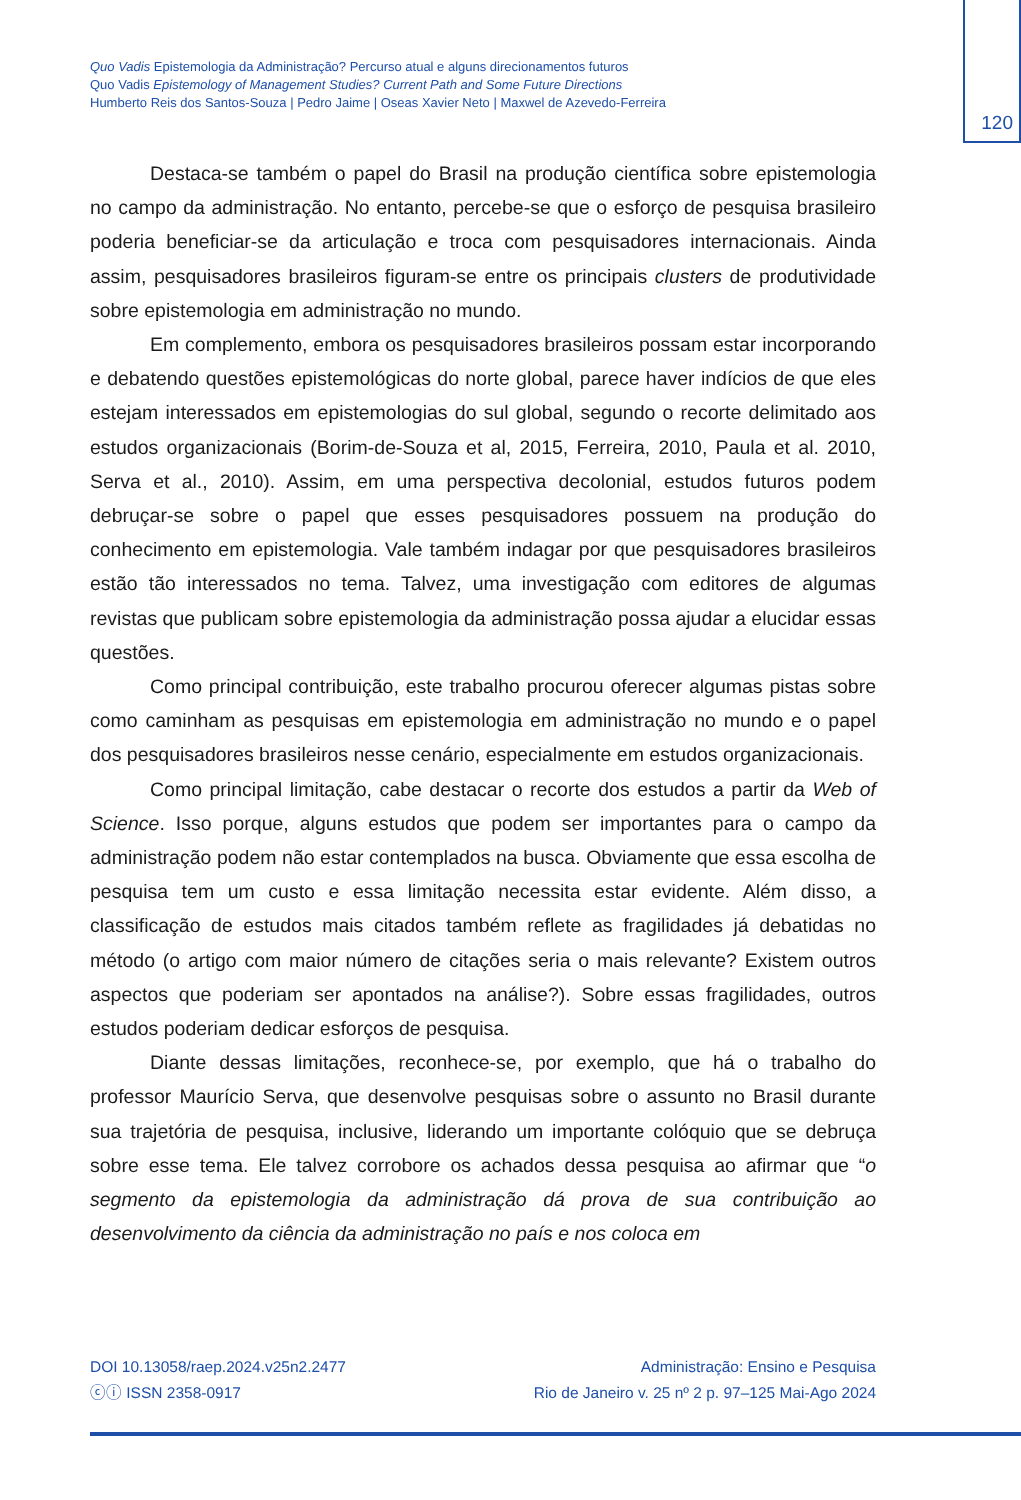Quo Vadis Epistemologia da Administração? Percurso atual e alguns direcionamentos futuros
Quo Vadis Epistemology of Management Studies? Current Path and Some Future Directions
Humberto Reis dos Santos-Souza | Pedro Jaime | Oseas Xavier Neto | Maxwel de Azevedo-Ferreira
120
Destaca-se também o papel do Brasil na produção científica sobre epistemologia no campo da administração. No entanto, percebe-se que o esforço de pesquisa brasileiro poderia beneficiar-se da articulação e troca com pesquisadores internacionais. Ainda assim, pesquisadores brasileiros figuram-se entre os principais clusters de produtividade sobre epistemologia em administração no mundo.
Em complemento, embora os pesquisadores brasileiros possam estar incorporando e debatendo questões epistemológicas do norte global, parece haver indícios de que eles estejam interessados em epistemologias do sul global, segundo o recorte delimitado aos estudos organizacionais (Borim-de-Souza et al, 2015, Ferreira, 2010, Paula et al. 2010, Serva et al., 2010). Assim, em uma perspectiva decolonial, estudos futuros podem debruçar-se sobre o papel que esses pesquisadores possuem na produção do conhecimento em epistemologia. Vale também indagar por que pesquisadores brasileiros estão tão interessados no tema. Talvez, uma investigação com editores de algumas revistas que publicam sobre epistemologia da administração possa ajudar a elucidar essas questões.
Como principal contribuição, este trabalho procurou oferecer algumas pistas sobre como caminham as pesquisas em epistemologia em administração no mundo e o papel dos pesquisadores brasileiros nesse cenário, especialmente em estudos organizacionais.
Como principal limitação, cabe destacar o recorte dos estudos a partir da Web of Science. Isso porque, alguns estudos que podem ser importantes para o campo da administração podem não estar contemplados na busca. Obviamente que essa escolha de pesquisa tem um custo e essa limitação necessita estar evidente. Além disso, a classificação de estudos mais citados também reflete as fragilidades já debatidas no método (o artigo com maior número de citações seria o mais relevante? Existem outros aspectos que poderiam ser apontados na análise?). Sobre essas fragilidades, outros estudos poderiam dedicar esforços de pesquisa.
Diante dessas limitações, reconhece-se, por exemplo, que há o trabalho do professor Maurício Serva, que desenvolve pesquisas sobre o assunto no Brasil durante sua trajetória de pesquisa, inclusive, liderando um importante colóquio que se debruça sobre esse tema. Ele talvez corrobore os achados dessa pesquisa ao afirmar que “o segmento da epistemologia da administração dá prova de sua contribuição ao desenvolvimento da ciência da administração no país e nos coloca em
DOI 10.13058/raep.2024.v25n2.2477
ⓒⓘ ISSN 2358-0917
Administração: Ensino e Pesquisa
Rio de Janeiro v. 25 nº 2 p. 97–125 Mai-Ago 2024